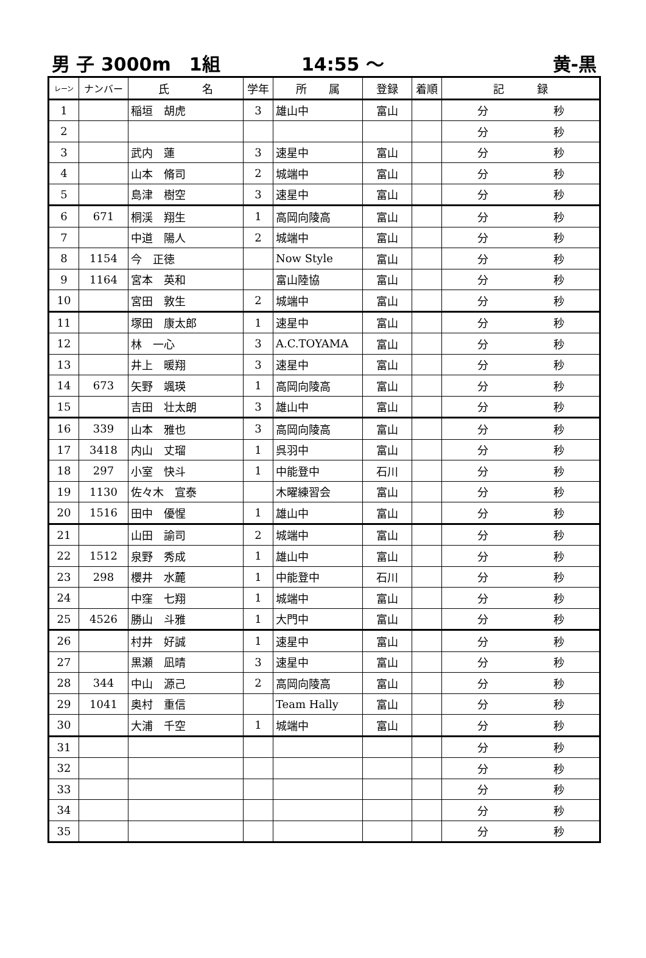男 子 3000m　1組 14:55 ～ 黄-黒
| レーン | ナンバー | 氏 名 | 学年 | 所 属 | 登録 | 着順 | 記 録 |
| --- | --- | --- | --- | --- | --- | --- | --- |
| 1 | | 稲垣 胡虎 | 3 | 雄山中 | 富山 | | 分 秒 |
| 2 | | | | | | | 分 秒 |
| 3 | | 武内 蓮 | 3 | 速星中 | 富山 | | 分 秒 |
| 4 | | 山本 脩司 | 2 | 城端中 | 富山 | | 分 秒 |
| 5 | | 島津 樹空 | 3 | 速星中 | 富山 | | 分 秒 |
| 6 | 671 | 桐渓 翔生 | 1 | 高岡向陵高 | 富山 | | 分 秒 |
| 7 | | 中道 陽人 | 2 | 城端中 | 富山 | | 分 秒 |
| 8 | 1154 | 今 正徳 | | Now Style | 富山 | | 分 秒 |
| 9 | 1164 | 宮本 英和 | | 富山陸協 | 富山 | | 分 秒 |
| 10 | | 宮田 敦生 | 2 | 城端中 | 富山 | | 分 秒 |
| 11 | | 塚田 康太郎 | 1 | 速星中 | 富山 | | 分 秒 |
| 12 | | 林 一心 | 3 | A.C.TOYAMA | 富山 | | 分 秒 |
| 13 | | 井上 暖翔 | 3 | 速星中 | 富山 | | 分 秒 |
| 14 | 673 | 矢野 颯瑛 | 1 | 高岡向陵高 | 富山 | | 分 秒 |
| 15 | | 吉田 壮太朗 | 3 | 雄山中 | 富山 | | 分 秒 |
| 16 | 339 | 山本 雅也 | 3 | 高岡向陵高 | 富山 | | 分 秒 |
| 17 | 3418 | 内山 丈瑠 | 1 | 呉羽中 | 富山 | | 分 秒 |
| 18 | 297 | 小室 快斗 | 1 | 中能登中 | 石川 | | 分 秒 |
| 19 | 1130 | 佐々木 宣泰 | | 木曜練習会 | 富山 | | 分 秒 |
| 20 | 1516 | 田中 優惺 | 1 | 雄山中 | 富山 | | 分 秒 |
| 21 | | 山田 諭司 | 2 | 城端中 | 富山 | | 分 秒 |
| 22 | 1512 | 泉野 秀成 | 1 | 雄山中 | 富山 | | 分 秒 |
| 23 | 298 | 櫻井 水麓 | 1 | 中能登中 | 石川 | | 分 秒 |
| 24 | | 中窪 七翔 | 1 | 城端中 | 富山 | | 分 秒 |
| 25 | 4526 | 勝山 斗雅 | 1 | 大門中 | 富山 | | 分 秒 |
| 26 | | 村井 好誠 | 1 | 速星中 | 富山 | | 分 秒 |
| 27 | | 黒瀬 凪晴 | 3 | 速星中 | 富山 | | 分 秒 |
| 28 | 344 | 中山 源己 | 2 | 高岡向陵高 | 富山 | | 分 秒 |
| 29 | 1041 | 奥村 重信 | | Team Hally | 富山 | | 分 秒 |
| 30 | | 大浦 千空 | 1 | 城端中 | 富山 | | 分 秒 |
| 31 | | | | | | | 分 秒 |
| 32 | | | | | | | 分 秒 |
| 33 | | | | | | | 分 秒 |
| 34 | | | | | | | 分 秒 |
| 35 | | | | | | | 分 秒 |